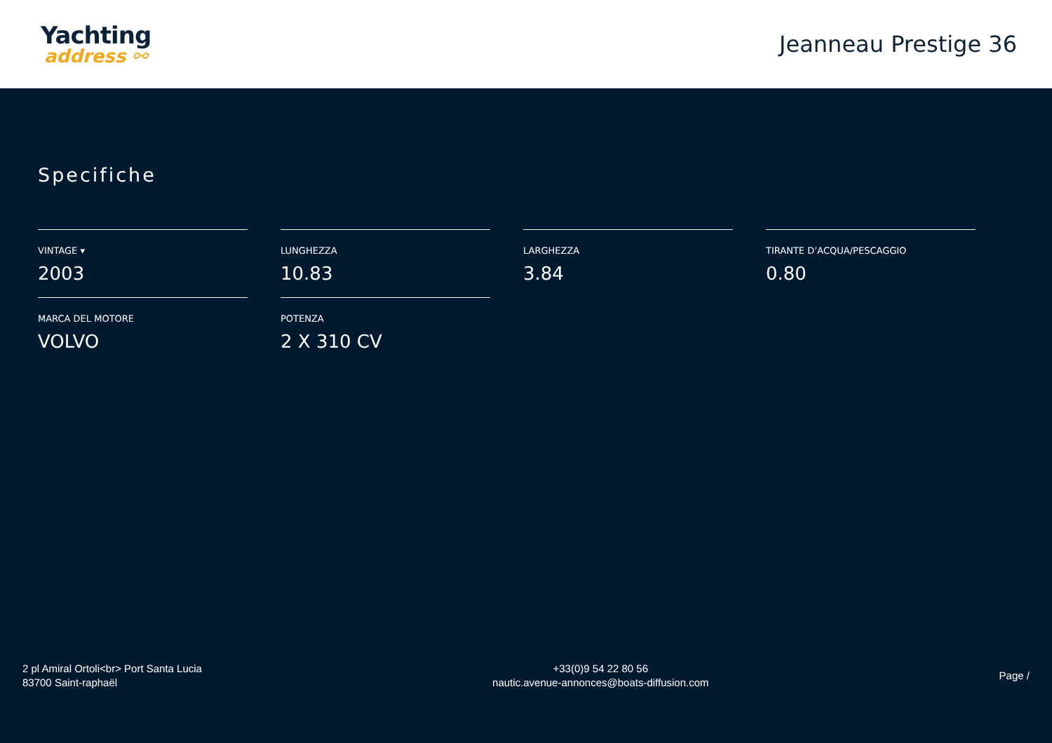Yachting
address ⚯
Jeanneau Prestige 36
Specifiche
VINTAGE ▾
2003
LUNGHEZZA
10.83
LARGHEZZA
3.84
TIRANTE D’ACQUA/PESCAGGIO
0.80
MARCA DEL MOTORE
VOLVO
POTENZA
2 X 310 CV
2 pl Amiral Ortoli<br> Port Santa Lucia
83700 Saint-raphaël
+33(0)9 54 22 80 56
nautic.avenue-annonces@boats-diffusion.com
Page /